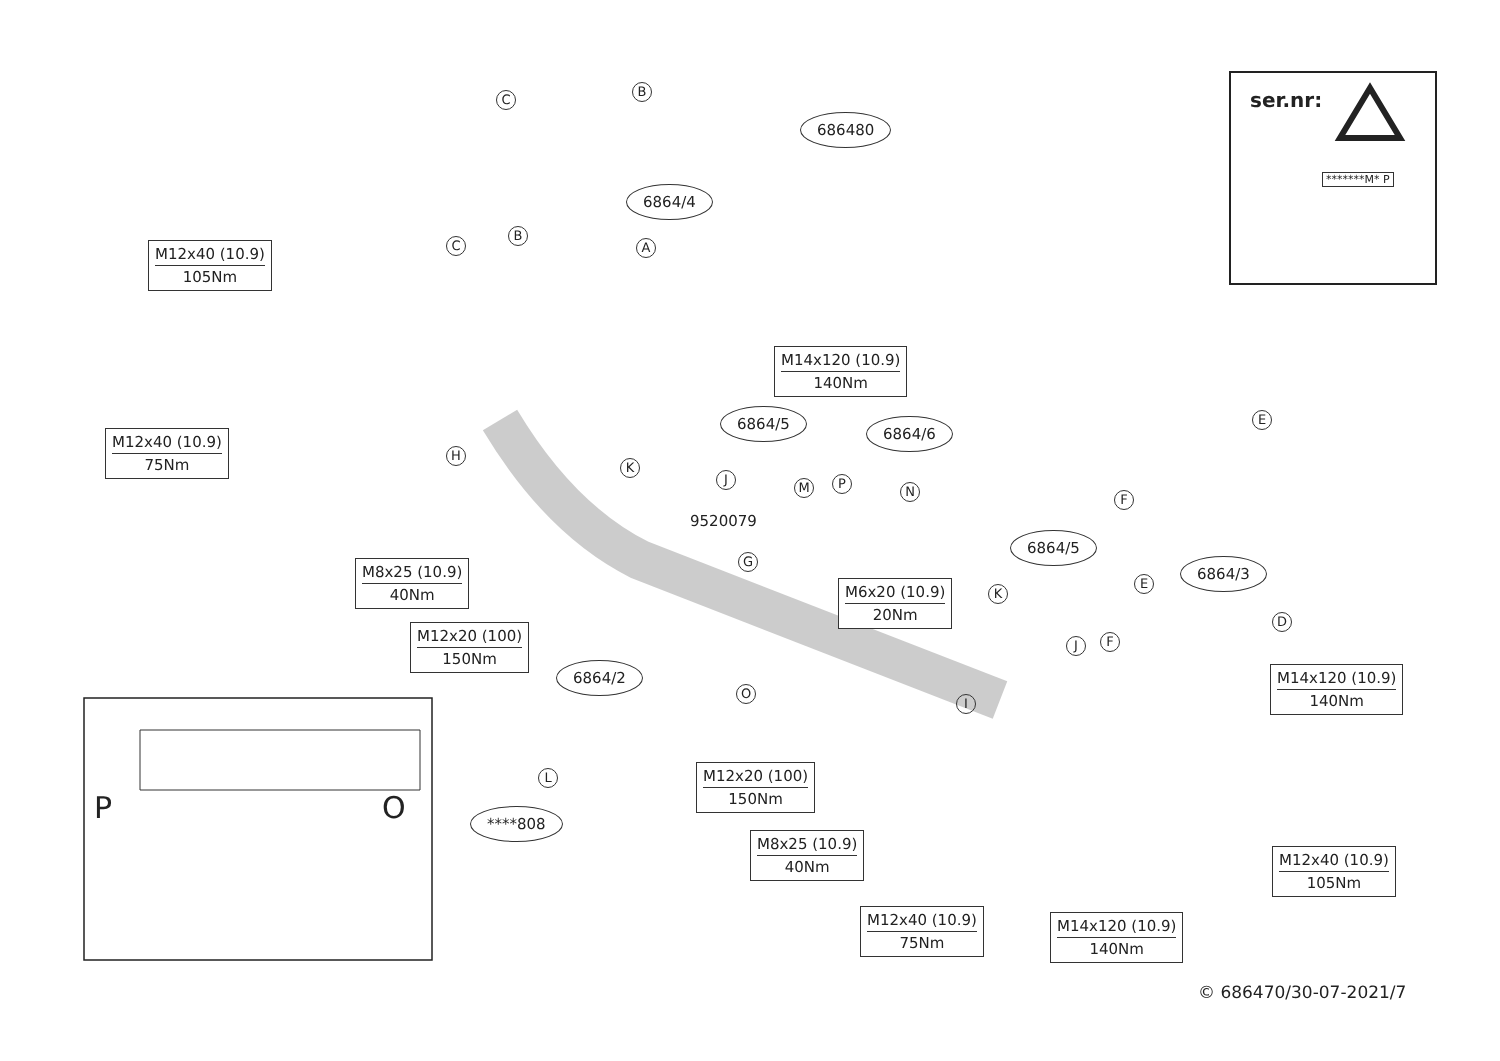ser.nr:
*******M* P
686480
6864/4
M12x40 (10.9)
105Nm
M14x120 (10.9)
140Nm
M12x40 (10.9)
75Nm
6864/5
6864/6
9520079
M8x25 (10.9)
40Nm
M6x20 (10.9)
20Nm
6864/5
6864/3
M12x20 (100)
150Nm
6864/2 M14x120 (10.9)
140Nm
M12x20 (100)
150Nm
****808
M8x25 (10.9)
40Nm
M12x40 (10.9)
105Nm
M12x40 (10.9)
75Nm
M14x120 (10.9)
140Nm
P O
C
B
C
B
A
H
K
J
M P
N
E
F
G
K
E
D
J F
O
I
L
© 686470/30-07-2021/7